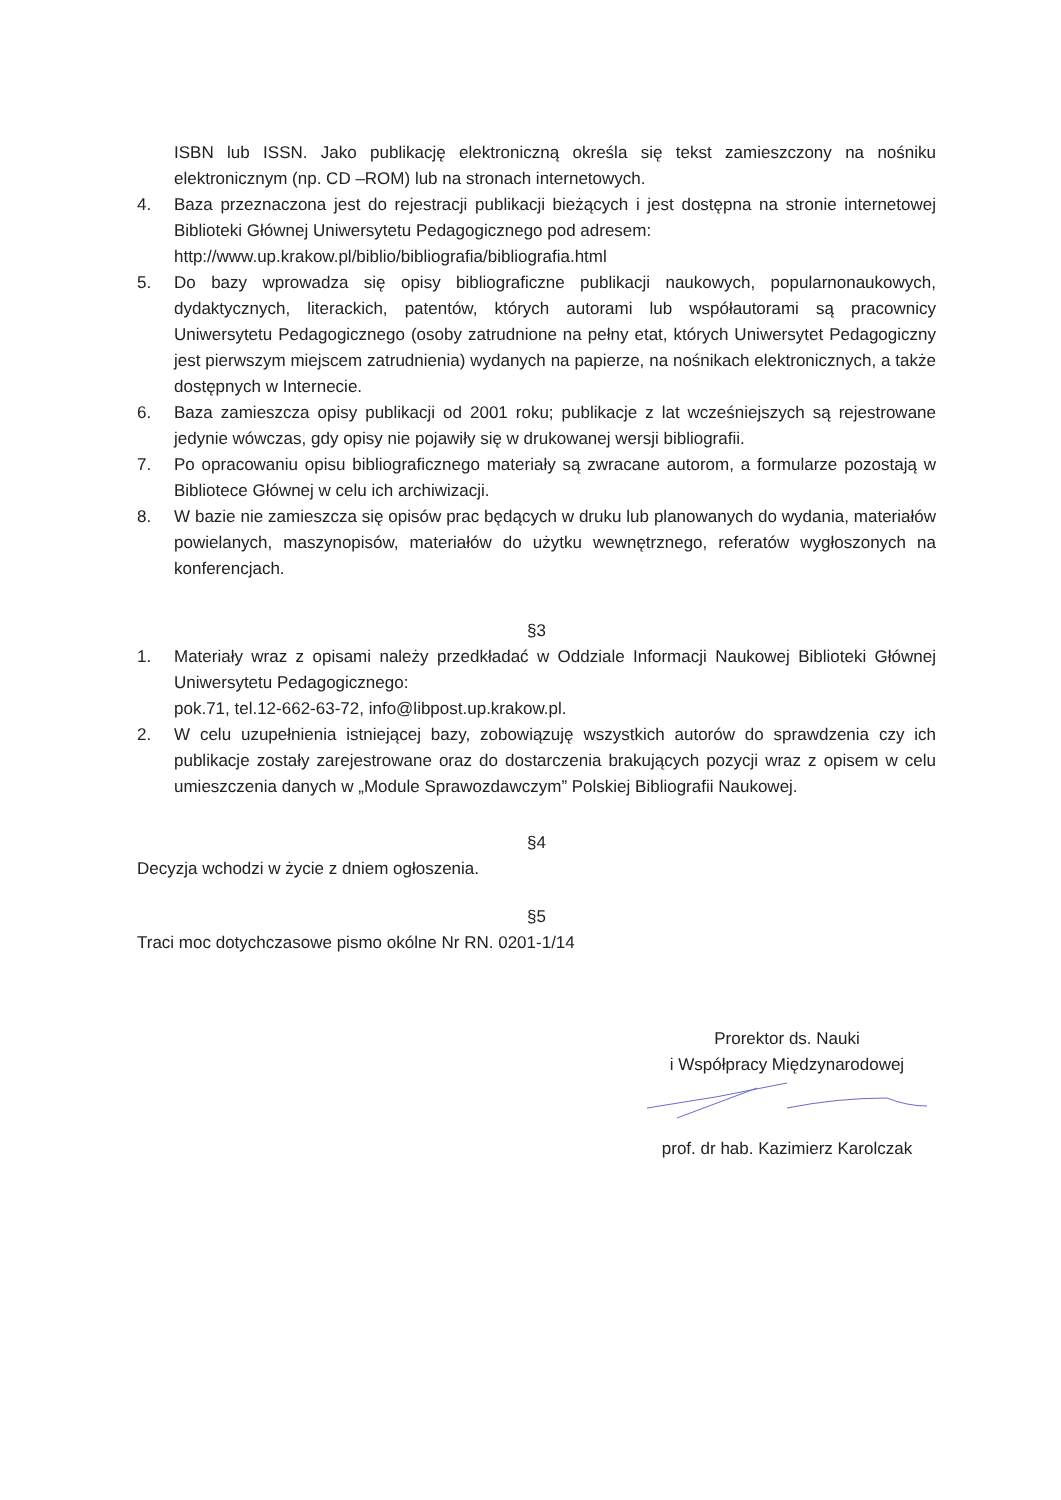ISBN lub ISSN. Jako publikację elektroniczną określa się tekst zamieszczony na nośniku elektronicznym (np. CD –ROM) lub na stronach internetowych.
4. Baza przeznaczona jest do rejestracji publikacji bieżących i jest dostępna na stronie internetowej Biblioteki Głównej Uniwersytetu Pedagogicznego pod adresem:
http://www.up.krakow.pl/biblio/bibliografia/bibliografia.html
5. Do bazy wprowadza się opisy bibliograficzne publikacji naukowych, popularnonaukowych, dydaktycznych, literackich, patentów, których autorami lub współautorami są pracownicy Uniwersytetu Pedagogicznego (osoby zatrudnione na pełny etat, których Uniwersytet Pedagogiczny jest pierwszym miejscem zatrudnienia) wydanych na papierze, na nośnikach elektronicznych, a także dostępnych w Internecie.
6. Baza zamieszcza opisy publikacji od 2001 roku; publikacje z lat wcześniejszych są rejestrowane jedynie wówczas, gdy opisy nie pojawiły się w drukowanej wersji bibliografii.
7. Po opracowaniu opisu bibliograficznego materiały są zwracane autorom, a formularze pozostają w Bibliotece Głównej w celu ich archiwizacji.
8. W bazie nie zamieszcza się opisów prac będących w druku lub planowanych do wydania, materiałów powielanych, maszynopisów, materiałów do użytku wewnętrznego, referatów wygłoszonych na konferencjach.
§3
1. Materiały wraz z opisami należy przedkładać w Oddziale Informacji Naukowej Biblioteki Głównej Uniwersytetu Pedagogicznego:
pok.71, tel.12-662-63-72, info@libpost.up.krakow.pl.
2. W celu uzupełnienia istniejącej bazy, zobowiązuję wszystkich autorów do sprawdzenia czy ich publikacje zostały zarejestrowane oraz do dostarczenia brakujących pozycji wraz z opisem w celu umieszczenia danych w „Module Sprawozdawczym” Polskiej Bibliografii Naukowej.
§4
Decyzja wchodzi w życie z dniem ogłoszenia.
§5
Traci moc dotychczasowe pismo okólne Nr RN. 0201-1/14
Prorektor ds. Nauki
i Współpracy Międzynarodowej
prof. dr hab. Kazimierz Karolczak